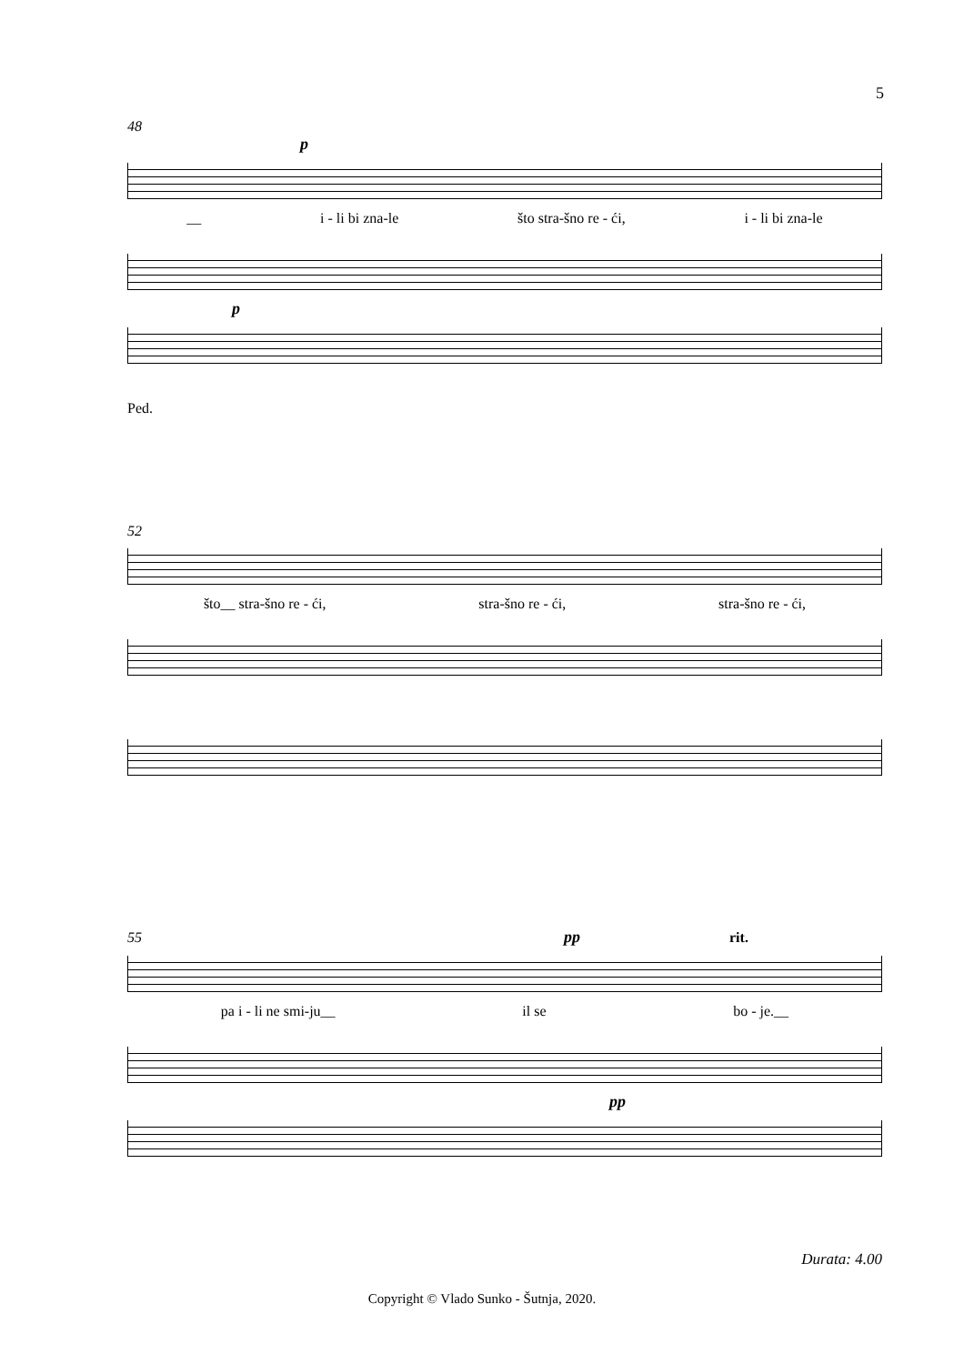5
48
p
__ i - li bi zna-le što stra-šno re - ći, i - li bi zna-le
p
Ped.
52
što__ stra-šno re - ći, stra-šno re - ći, stra-šno re - ći,
55 pp rit.
pa i - li ne smi-ju__ il se bo - je.__
pp
Durata: 4.00
Copyright © Vlado Sunko - Šutnja, 2020.